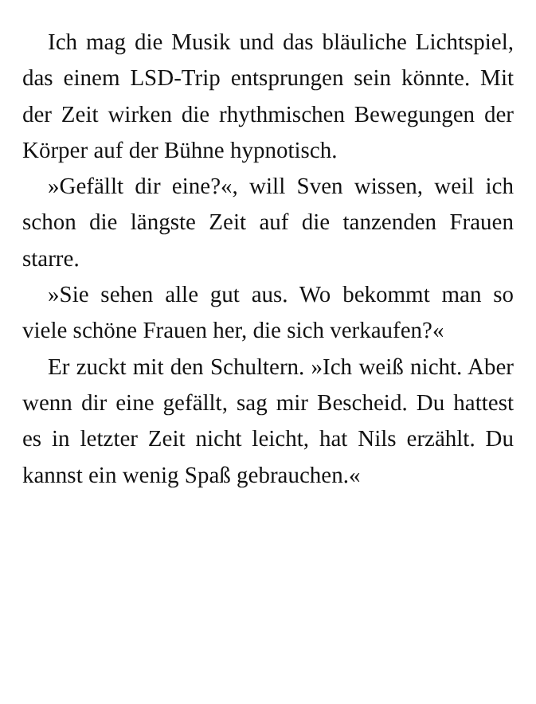Ich mag die Musik und das bläuliche Lichtspiel, das einem LSD-Trip entsprungen sein könnte. Mit der Zeit wirken die rhythmischen Bewegungen der Körper auf der Bühne hypnotisch.
»Gefällt dir eine?«, will Sven wissen, weil ich schon die längste Zeit auf die tanzenden Frauen starre.
»Sie sehen alle gut aus. Wo bekommt man so viele schöne Frauen her, die sich verkaufen?«
Er zuckt mit den Schultern. »Ich weiß nicht. Aber wenn dir eine gefällt, sag mir Bescheid. Du hattest es in letzter Zeit nicht leicht, hat Nils erzählt. Du kannst ein wenig Spaß gebrauchen.«